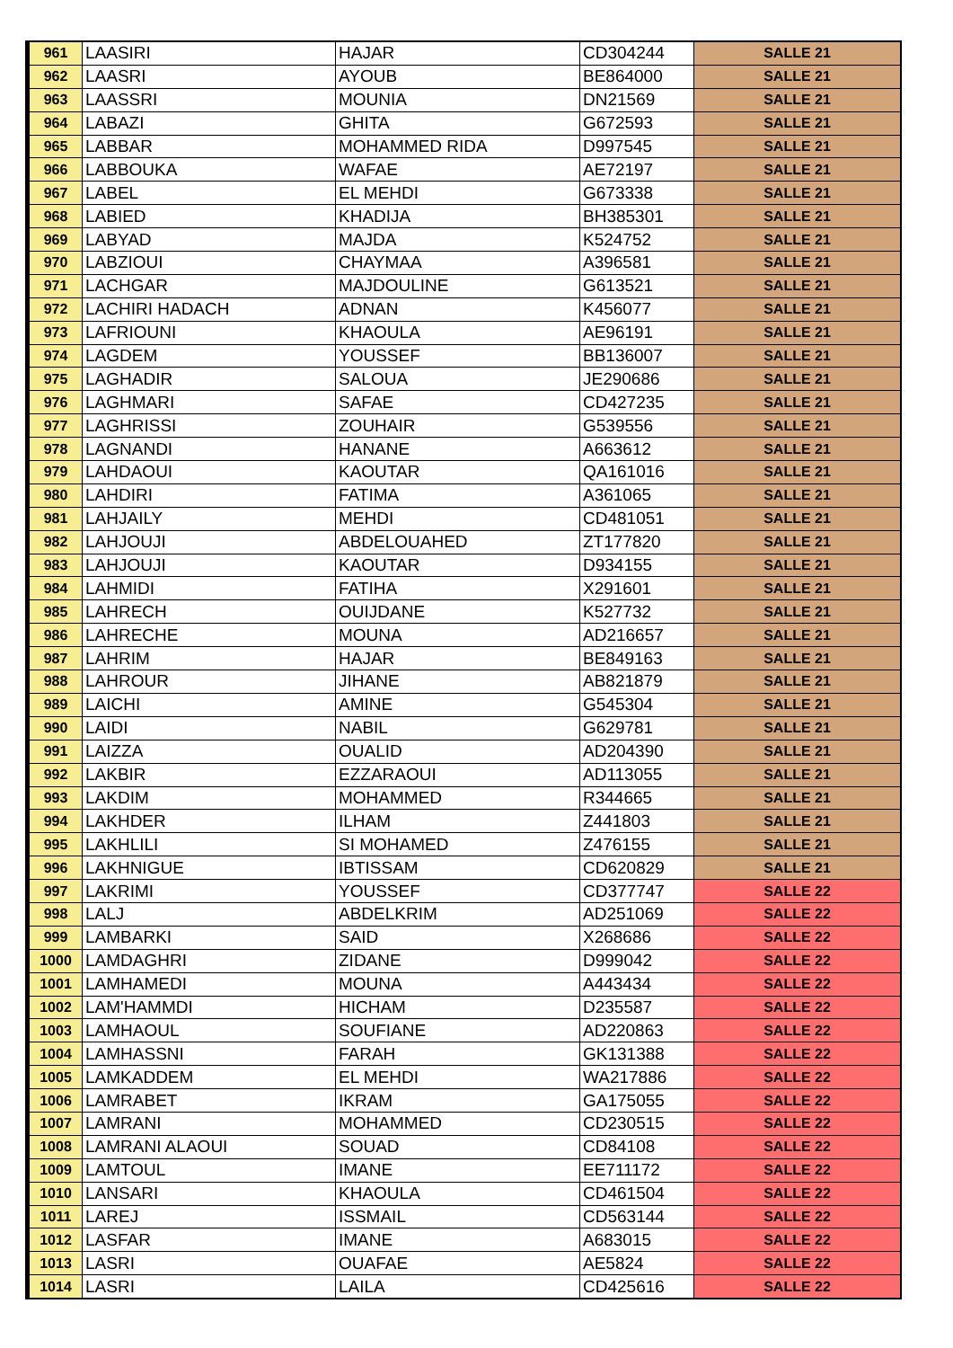| 961 | LAASIRI | HAJAR | CD304244 | SALLE 21 |
| 962 | LAASRI | AYOUB | BE864000 | SALLE 21 |
| 963 | LAASSRI | MOUNIA | DN21569 | SALLE 21 |
| 964 | LABAZI | GHITA | G672593 | SALLE 21 |
| 965 | LABBAR | MOHAMMED RIDA | D997545 | SALLE 21 |
| 966 | LABBOUKA | WAFAE | AE72197 | SALLE 21 |
| 967 | LABEL | EL MEHDI | G673338 | SALLE 21 |
| 968 | LABIED | KHADIJA | BH385301 | SALLE 21 |
| 969 | LABYAD | MAJDA | K524752 | SALLE 21 |
| 970 | LABZIOUI | CHAYMAA | A396581 | SALLE 21 |
| 971 | LACHGAR | MAJDOULINE | G613521 | SALLE 21 |
| 972 | LACHIRI HADACH | ADNAN | K456077 | SALLE 21 |
| 973 | LAFRIOUNI | KHAOULA | AE96191 | SALLE 21 |
| 974 | LAGDEM | YOUSSEF | BB136007 | SALLE 21 |
| 975 | LAGHADIR | SALOUA | JE290686 | SALLE 21 |
| 976 | LAGHMARI | SAFAE | CD427235 | SALLE 21 |
| 977 | LAGHRISSI | ZOUHAIR | G539556 | SALLE 21 |
| 978 | LAGNANDI | HANANE | A663612 | SALLE 21 |
| 979 | LAHDAOUI | KAOUTAR | QA161016 | SALLE 21 |
| 980 | LAHDIRI | FATIMA | A361065 | SALLE 21 |
| 981 | LAHJAILY | MEHDI | CD481051 | SALLE 21 |
| 982 | LAHJOUJI | ABDELOUAHED | ZT177820 | SALLE 21 |
| 983 | LAHJOUJI | KAOUTAR | D934155 | SALLE 21 |
| 984 | LAHMIDI | FATIHA | X291601 | SALLE 21 |
| 985 | LAHRECH | OUIJDANE | K527732 | SALLE 21 |
| 986 | LAHRECHE | MOUNA | AD216657 | SALLE 21 |
| 987 | LAHRIM | HAJAR | BE849163 | SALLE 21 |
| 988 | LAHROUR | JIHANE | AB821879 | SALLE 21 |
| 989 | LAICHI | AMINE | G545304 | SALLE 21 |
| 990 | LAIDI | NABIL | G629781 | SALLE 21 |
| 991 | LAIZZA | OUALID | AD204390 | SALLE 21 |
| 992 | LAKBIR | EZZARAOUI | AD113055 | SALLE 21 |
| 993 | LAKDIM | MOHAMMED | R344665 | SALLE 21 |
| 994 | LAKHDER | ILHAM | Z441803 | SALLE 21 |
| 995 | LAKHLILI | SI MOHAMED | Z476155 | SALLE 21 |
| 996 | LAKHNIGUE | IBTISSAM | CD620829 | SALLE 21 |
| 997 | LAKRIMI | YOUSSEF | CD377747 | SALLE 22 |
| 998 | LALJ | ABDELKRIM | AD251069 | SALLE 22 |
| 999 | LAMBARKI | SAID | X268686 | SALLE 22 |
| 1000 | LAMDAGHRI | ZIDANE | D999042 | SALLE 22 |
| 1001 | LAMHAMEDI | MOUNA | A443434 | SALLE 22 |
| 1002 | LAM'HAMMDI | HICHAM | D235587 | SALLE 22 |
| 1003 | LAMHAOUL | SOUFIANE | AD220863 | SALLE 22 |
| 1004 | LAMHASSNI | FARAH | GK131388 | SALLE 22 |
| 1005 | LAMKADDEM | EL MEHDI | WA217886 | SALLE 22 |
| 1006 | LAMRABET | IKRAM | GA175055 | SALLE 22 |
| 1007 | LAMRANI | MOHAMMED | CD230515 | SALLE 22 |
| 1008 | LAMRANI ALAOUI | SOUAD | CD84108 | SALLE 22 |
| 1009 | LAMTOUL | IMANE | EE711172 | SALLE 22 |
| 1010 | LANSARI | KHAOULA | CD461504 | SALLE 22 |
| 1011 | LAREJ | ISSMAIL | CD563144 | SALLE 22 |
| 1012 | LASFAR | IMANE | A683015 | SALLE 22 |
| 1013 | LASRI | OUAFAE | AE5824 | SALLE 22 |
| 1014 | LASRI | LAILA | CD425616 | SALLE 22 |